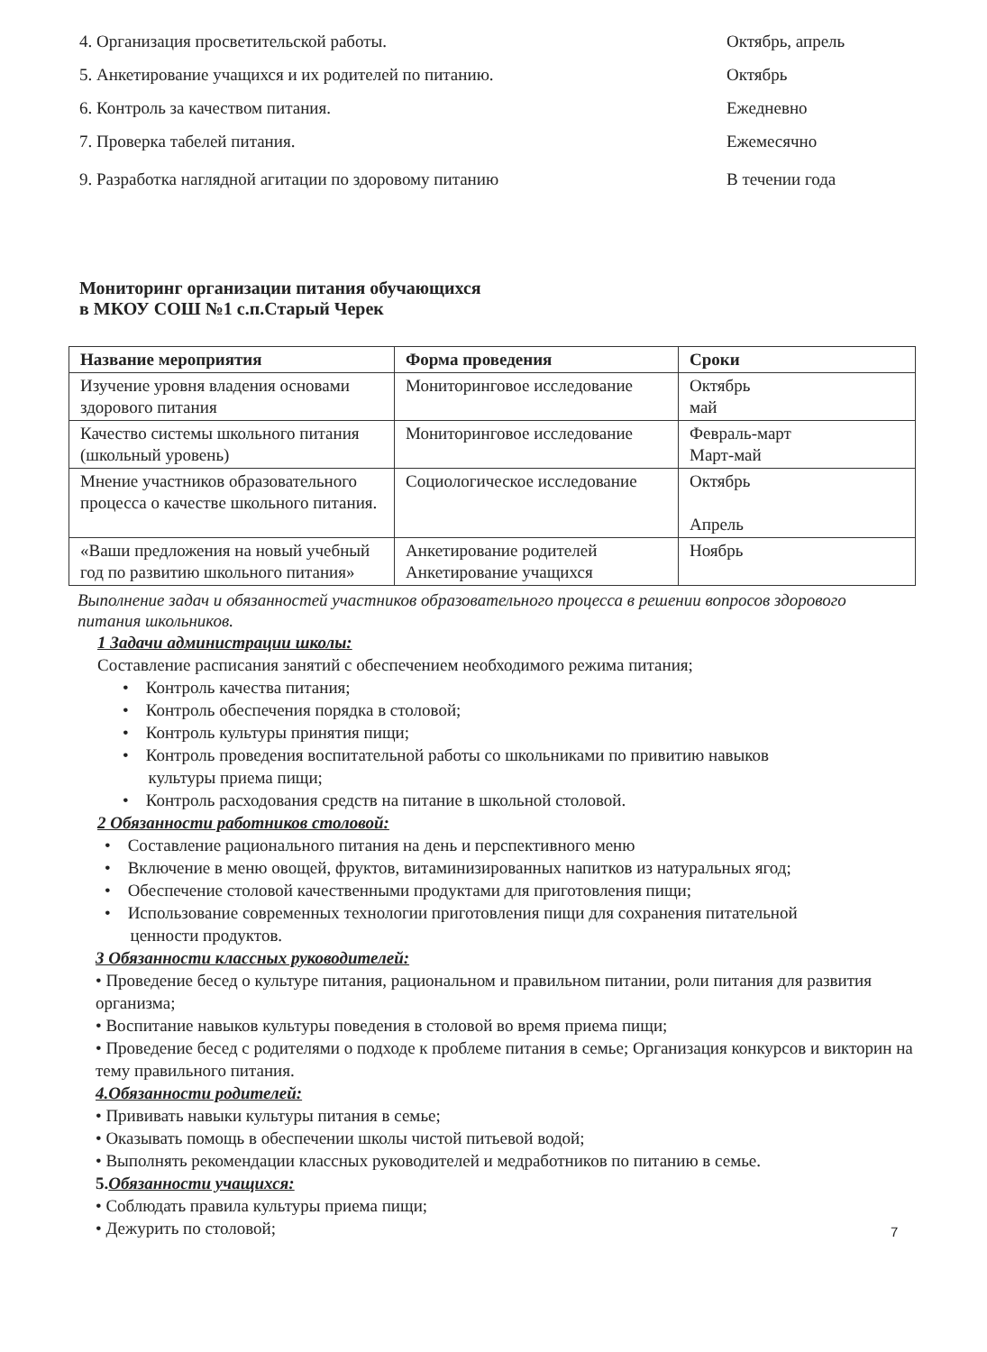4. Организация просветительской работы. Октябрь, апрель
5. Анкетирование учащихся и их родителей по питанию. Октябрь
6. Контроль за качеством питания. Ежедневно
7. Проверка табелей питания. Ежемесячно
9. Разработка наглядной агитации по здоровому питанию В течении года
Мониторинг организации питания обучающихся
в МКОУ СОШ №1 с.п.Старый Черек
| Название мероприятия | Форма проведения | Сроки |
| --- | --- | --- |
| Изучение уровня владения основами здорового питания | Мониторинговое исследование | Октябрь май |
| Качество системы школьного питания (школьный уровень) | Мониторинговое исследование | Февраль-март Март-май |
| Мнение участников образовательного процесса о качестве школьного питания. | Социологическое исследование | Октябрь Апрель |
| «Ваши предложения на новый учебный год по развитию школьного питания» | Анкетирование родителей Анкетирование учащихся | Ноябрь |
Выполнение задач и обязанностей участников образовательного процесса в решении вопросов здорового питания школьников.
1 Задачи администрации школы:
Составление расписания занятий с обеспечением необходимого режима питания;
• Контроль качества питания;
• Контроль обеспечения порядка в столовой;
• Контроль культуры принятия пищи;
• Контроль проведения воспитательной работы со школьниками по привитию навыков
культуры приема пищи;
• Контроль расходования средств на питание в школьной столовой.
2 Обязанности работников столовой:
• Составление рационального питания на день и перспективного меню
• Включение в меню овощей, фруктов, витаминизированных напитков из натуральных ягод;
• Обеспечение столовой качественными продуктами для приготовления пищи;
• Использование современных технологии приготовления пищи для сохранения питательной
ценности продуктов.
3 Обязанности классных руководителей:
• Проведение бесед о культуре питания, рациональном и правильном питании, роли питания для развития организма;
• Воспитание навыков культуры поведения в столовой во время приема пищи;
• Проведение бесед с родителями о подходе к проблеме питания в семье; Организация конкурсов и викторин на тему правильного питания.
4.Обязанности родителей:
• Прививать навыки культуры питания в семье;
• Оказывать помощь в обеспечении школы чистой питьевой водой;
• Выполнять рекомендации классных руководителей и медработников по питанию в семье.
5. Обязанности учащихся:
• Соблюдать правила культуры приема пищи;
• Дежурить по столовой;
7